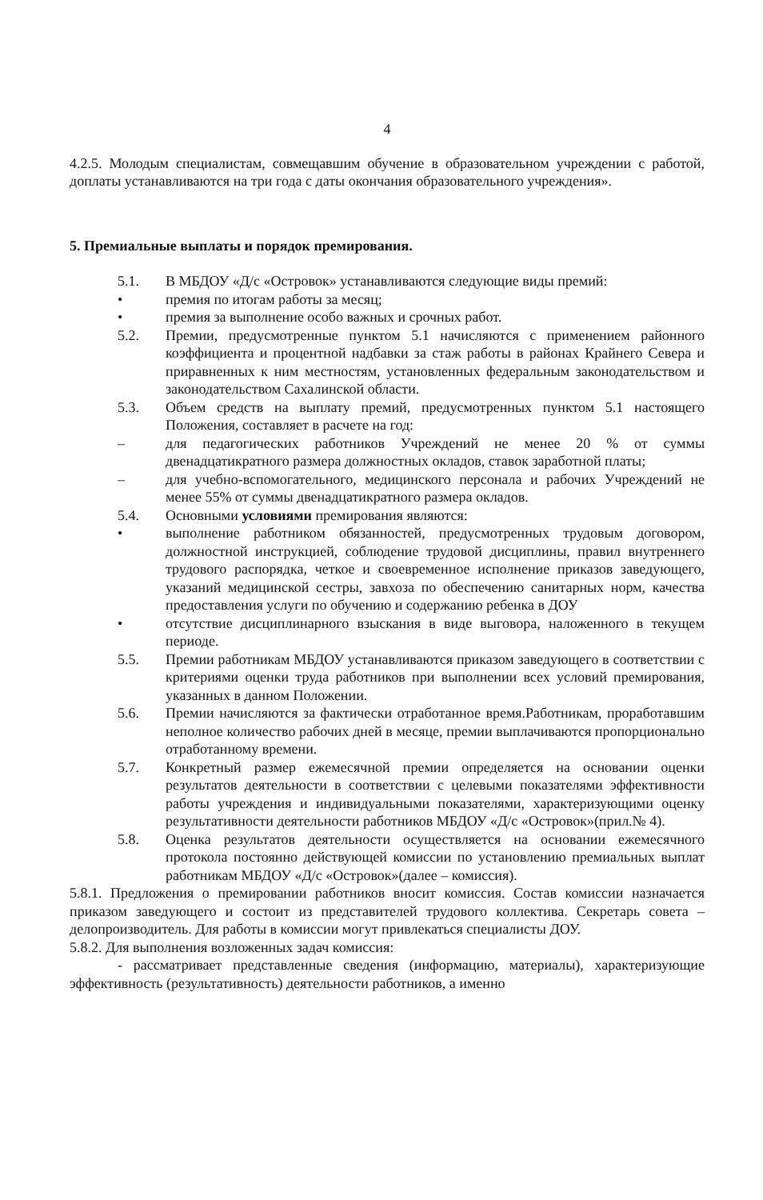4
4.2.5. Молодым специалистам, совмещавшим обучение в образовательном учреждении с работой, доплаты устанавливаются на три года с даты окончания образовательного учреждения».
5. Премиальные выплаты и порядок премирования.
5.1. В МБДОУ «Д/с «Островок» устанавливаются следующие виды премий:
• премия по итогам работы за месяц;
• премия за выполнение особо важных и срочных работ.
5.2. Премии, предусмотренные пунктом 5.1 начисляются с применением районного коэффициента и процентной надбавки за стаж работы в районах Крайнего Севера и приравненных к ним местностям, установленных федеральным законодательством и законодательством Сахалинской области.
5.3. Объем средств на выплату премий, предусмотренных пунктом 5.1 настоящего Положения, составляет в расчете на год:
– для педагогических работников Учреждений не менее 20 % от суммы двенадцатикратного размера должностных окладов, ставок заработной платы;
– для учебно-вспомогательного, медицинского персонала и рабочих Учреждений не менее 55% от суммы двенадцатикратного размера окладов.
5.4. Основными условиями премирования являются:
• выполнение работником обязанностей, предусмотренных трудовым договором, должностной инструкцией, соблюдение трудовой дисциплины, правил внутреннего трудового распорядка, четкое и своевременное исполнение приказов заведующего, указаний медицинской сестры, завхоза по обеспечению санитарных норм, качества предоставления услуги по обучению и содержанию ребенка в ДОУ
• отсутствие дисциплинарного взыскания в виде выговора, наложенного в текущем периоде.
5.5. Премии работникам МБДОУ устанавливаются приказом заведующего в соответствии с критериями оценки труда работников при выполнении всех условий премирования, указанных в данном Положении.
5.6. Премии начисляются за фактически отработанное время.Работникам, проработавшим неполное количество рабочих дней в месяце, премии выплачиваются пропорционально отработанному времени.
5.7. Конкретный размер ежемесячной премии определяется на основании оценки результатов деятельности в соответствии с целевыми показателями эффективности работы учреждения и индивидуальными показателями, характеризующими оценку результативности деятельности работников МБДОУ «Д/с «Островок»(прил.№ 4).
5.8. Оценка результатов деятельности осуществляется на основании ежемесячного протокола постоянно действующей комиссии по установлению премиальных выплат работникам МБДОУ «Д/с «Островок»(далее – комиссия).
5.8.1. Предложения о премировании работников вносит комиссия. Состав комиссии назначается приказом заведующего и состоит из представителей трудового коллектива. Секретарь совета – делопроизводитель. Для работы в комиссии могут привлекаться специалисты ДОУ.
5.8.2. Для выполнения возложенных задач комиссия:
- рассматривает представленные сведения (информацию, материалы), характеризующие эффективность (результативность) деятельности работников, а именно